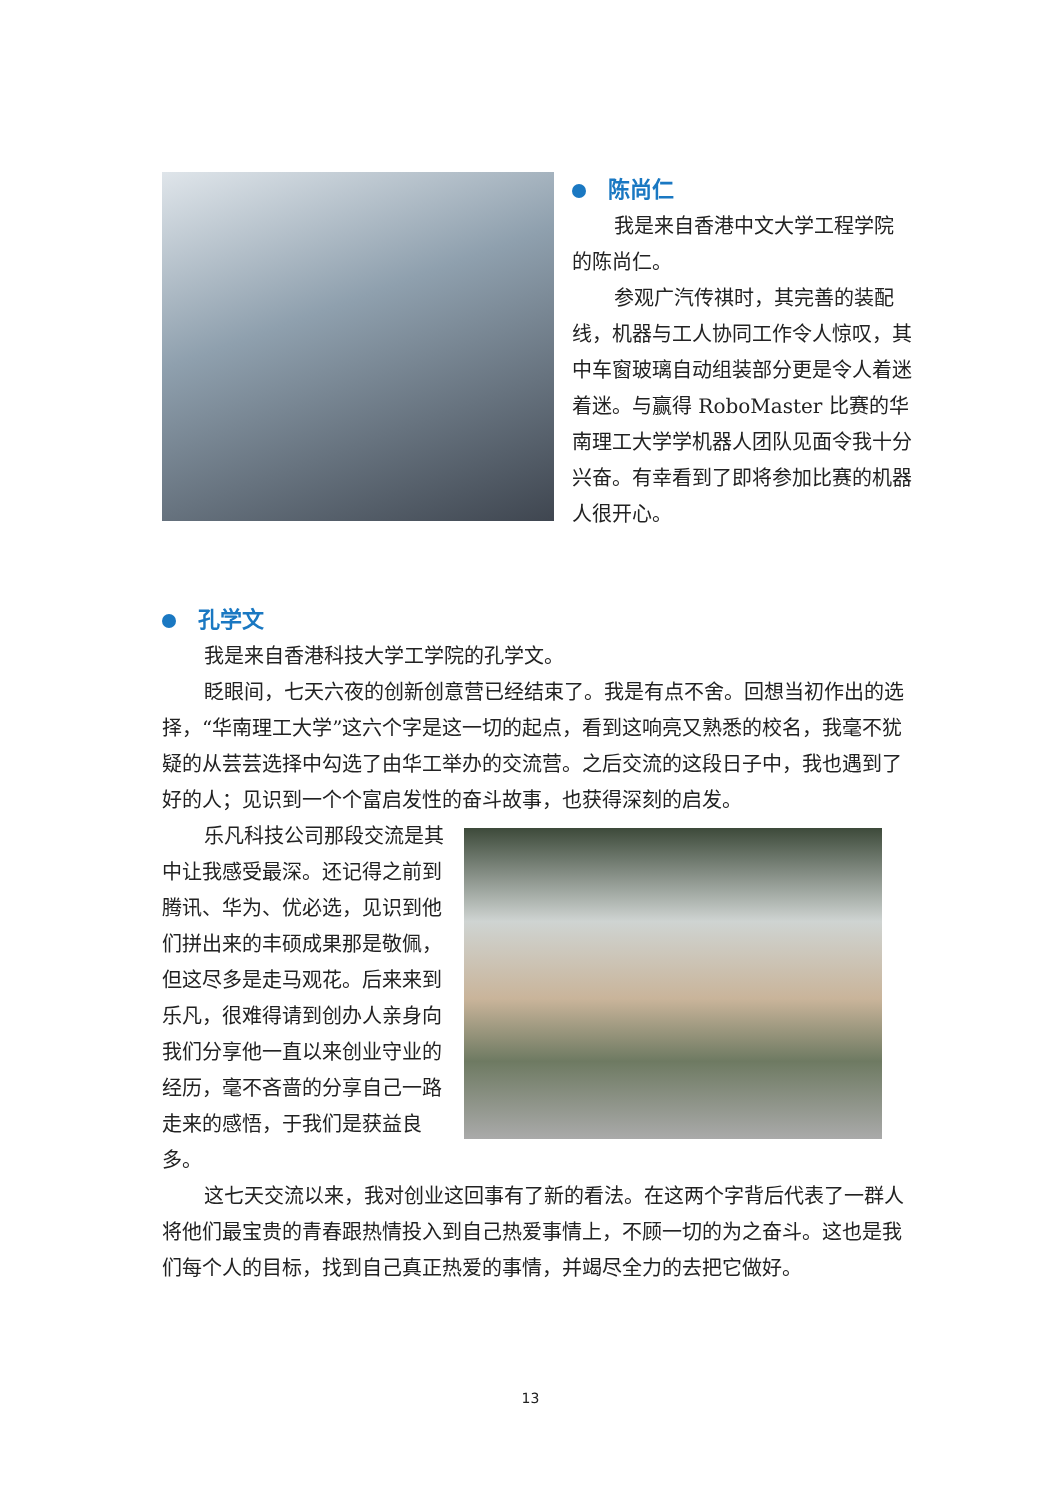陈尚仁
我是来自香港中文大学工程学院的陈尚仁。
参观广汽传祺时，其完善的装配线，机器与工人协同工作令人惊叹，其中车窗玻璃自动组装部分更是令人着迷着迷。与赢得 RoboMaster 比赛的华南理工大学学机器人团队见面令我十分兴奋。有幸看到了即将参加比赛的机器人很开心。
孔学文
我是来自香港科技大学工学院的孔学文。
眨眼间，七天六夜的创新创意营已经结束了。我是有点不舍。回想当初作出的选择，“华南理工大学”这六个字是这一切的起点，看到这响亮又熟悉的校名，我毫不犹疑的从芸芸选择中勾选了由华工举办的交流营。之后交流的这段日子中，我也遇到了好的人；见识到一个个富启发性的奋斗故事，也获得深刻的启发。
乐凡科技公司那段交流是其中让我感受最深。还记得之前到腾讯、华为、优必选，见识到他们拼出来的丰硕成果那是敬佩，但这尽多是走马观花。后来来到乐凡，很难得请到创办人亲身向我们分享他一直以来创业守业的经历，毫不吝啬的分享自己一路走来的感悟，于我们是获益良多。
这七天交流以来，我对创业这回事有了新的看法。在这两个字背后代表了一群人将他们最宝贵的青春跟热情投入到自己热爱事情上，不顾一切的为之奋斗。这也是我们每个人的目标，找到自己真正热爱的事情，并竭尽全力的去把它做好。
13